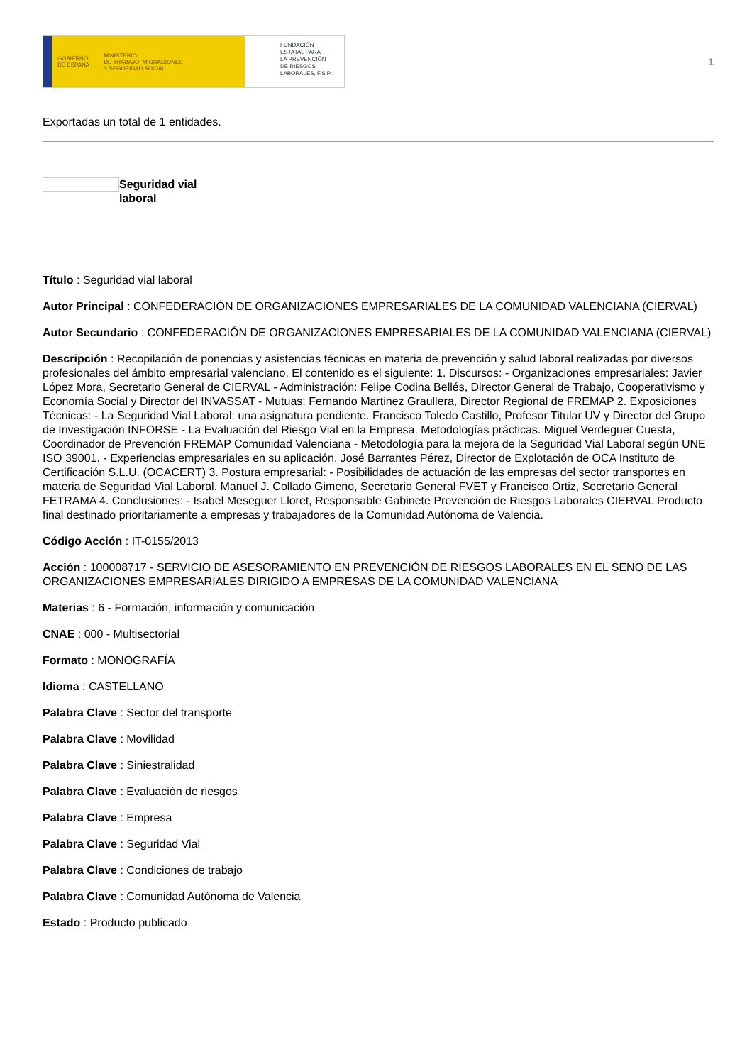GOBIERNO
DE ESPAÑA MINISTERIO
DE TRABAJO, MIGRACIONES
Y SEGURIDAD SOCIAL
FUNDACIÓN
ESTATAL PARA
LA PREVENCIÓN
DE RIESGOS
LABORALES, F.S.P.
1
Exportadas un total de 1 entidades.
Seguridad vial
laboral
Título : Seguridad vial laboral
Autor Principal : CONFEDERACIÓN DE ORGANIZACIONES EMPRESARIALES DE LA COMUNIDAD VALENCIANA (CIERVAL)
Autor Secundario : CONFEDERACIÓN DE ORGANIZACIONES EMPRESARIALES DE LA COMUNIDAD VALENCIANA (CIERVAL)
Descripción : Recopilación de ponencias y asistencias técnicas en materia de prevención y salud laboral realizadas por diversos profesionales del ámbito empresarial valenciano. El contenido es el siguiente: 1. Discursos: - Organizaciones empresariales: Javier López Mora, Secretario General de CIERVAL - Administración: Felipe Codina Bellés, Director General de Trabajo, Cooperativismo y Economía Social y Director del INVASSAT - Mutuas: Fernando Martinez Graullera, Director Regional de FREMAP 2. Exposiciones Técnicas: - La Seguridad Vial Laboral: una asignatura pendiente. Francisco Toledo Castillo, Profesor Titular UV y Director del Grupo de Investigación INFORSE - La Evaluación del Riesgo Vial en la Empresa. Metodologías prácticas. Miguel Verdeguer Cuesta, Coordinador de Prevención FREMAP Comunidad Valenciana - Metodología para la mejora de la Seguridad Vial Laboral según UNE ISO 39001. - Experiencias empresariales en su aplicación. José Barrantes Pérez, Director de Explotación de OCA Instituto de Certificación S.L.U. (OCACERT) 3. Postura empresarial: - Posibilidades de actuación de las empresas del sector transportes en materia de Seguridad Vial Laboral. Manuel J. Collado Gimeno, Secretario General FVET y Francisco Ortiz, Secretario General FETRAMA 4. Conclusiones: - Isabel Meseguer Lloret, Responsable Gabinete Prevención de Riesgos Laborales CIERVAL Producto final destinado prioritariamente a empresas y trabajadores de la Comunidad Autónoma de Valencia.
Código Acción : IT-0155/2013
Acción : 100008717 - SERVICIO DE ASESORAMIENTO EN PREVENCIÓN DE RIESGOS LABORALES EN EL SENO DE LAS ORGANIZACIONES EMPRESARIALES DIRIGIDO A EMPRESAS DE LA COMUNIDAD VALENCIANA
Materias : 6 - Formación, información y comunicación
CNAE : 000 - Multisectorial
Formato : MONOGRAFÍA
Idioma : CASTELLANO
Palabra Clave : Sector del transporte
Palabra Clave : Movilidad
Palabra Clave : Siniestralidad
Palabra Clave : Evaluación de riesgos
Palabra Clave : Empresa
Palabra Clave : Seguridad Vial
Palabra Clave : Condiciones de trabajo
Palabra Clave : Comunidad Autónoma de Valencia
Estado : Producto publicado